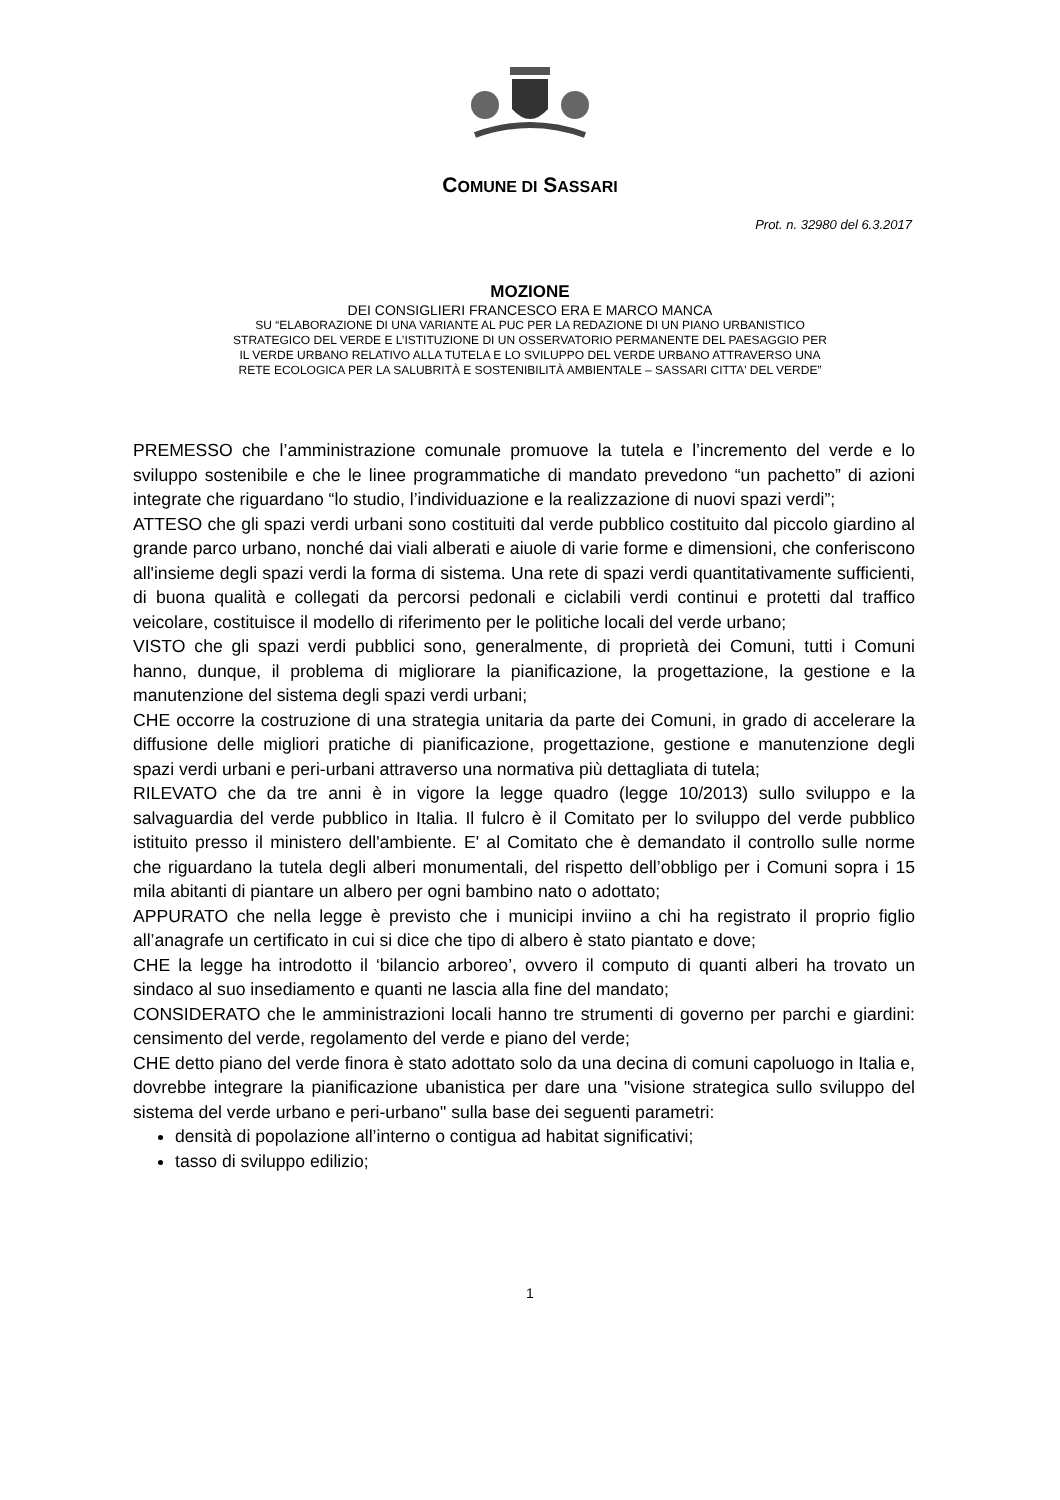COMUNE DI SASSARI
Prot. n. 32980 del 6.3.2017
MOZIONE
DEI CONSIGLIERI FRANCESCO ERA E MARCO MANCA
SU “ELABORAZIONE DI UNA VARIANTE AL PUC PER LA REDAZIONE DI UN PIANO URBANISTICO
STRATEGICO DEL VERDE E L’ISTITUZIONE DI UN OSSERVATORIO PERMANENTE DEL PAESAGGIO PER
IL VERDE URBANO RELATIVO ALLA TUTELA E LO SVILUPPO DEL VERDE URBANO ATTRAVERSO UNA
RETE ECOLOGICA PER LA SALUBRITÀ E SOSTENIBILITÀ AMBIENTALE – SASSARI CITTA' DEL VERDE”
PREMESSO che l’amministrazione comunale promuove la tutela e l’incremento del verde e lo sviluppo sostenibile e che le linee programmatiche di mandato prevedono “un pachetto” di azioni integrate che riguardano “lo studio, l’individuazione e la realizzazione di nuovi spazi verdi”;
ATTESO che gli spazi verdi urbani sono costituiti dal verde pubblico costituito dal piccolo giardino al grande parco urbano, nonché dai viali alberati e aiuole di varie forme e dimensioni, che conferiscono all'insieme degli spazi verdi la forma di sistema. Una rete di spazi verdi quantitativamente sufficienti, di buona qualità e collegati da percorsi pedonali e ciclabili verdi continui e protetti dal traffico veicolare, costituisce il modello di riferimento per le politiche locali del verde urbano;
VISTO che gli spazi verdi pubblici sono, generalmente, di proprietà dei Comuni, tutti i Comuni hanno, dunque, il problema di migliorare la pianificazione, la progettazione, la gestione e la manutenzione del sistema degli spazi verdi urbani;
CHE occorre la costruzione di una strategia unitaria da parte dei Comuni, in grado di accelerare la diffusione delle migliori pratiche di pianificazione, progettazione, gestione e manutenzione degli spazi verdi urbani e peri-urbani attraverso una normativa più dettagliata di tutela;
RILEVATO che da tre anni è in vigore la legge quadro (legge 10/2013) sullo sviluppo e la salvaguardia del verde pubblico in Italia. Il fulcro è il Comitato per lo sviluppo del verde pubblico istituito presso il ministero dell'ambiente. E' al Comitato che è demandato il controllo sulle norme che riguardano la tutela degli alberi monumentali, del rispetto dell’obbligo per i Comuni sopra i 15 mila abitanti di piantare un albero per ogni bambino nato o adottato;
APPURATO che nella legge è previsto che i municipi inviino a chi ha registrato il proprio figlio all’anagrafe un certificato in cui si dice che tipo di albero è stato piantato e dove;
CHE la legge ha introdotto il ‘bilancio arboreo’, ovvero il computo di quanti alberi ha trovato un sindaco al suo insediamento e quanti ne lascia alla fine del mandato;
CONSIDERATO che le amministrazioni locali hanno tre strumenti di governo per parchi e giardini: censimento del verde, regolamento del verde e piano del verde;
CHE detto piano del verde finora è stato adottato solo da una decina di comuni capoluogo in Italia e, dovrebbe integrare la pianificazione ubanistica per dare una "visione strategica sullo sviluppo del sistema del verde urbano e peri-urbano" sulla base dei seguenti parametri:
densità di popolazione all’interno o contigua ad habitat significativi;
tasso di sviluppo edilizio;
1